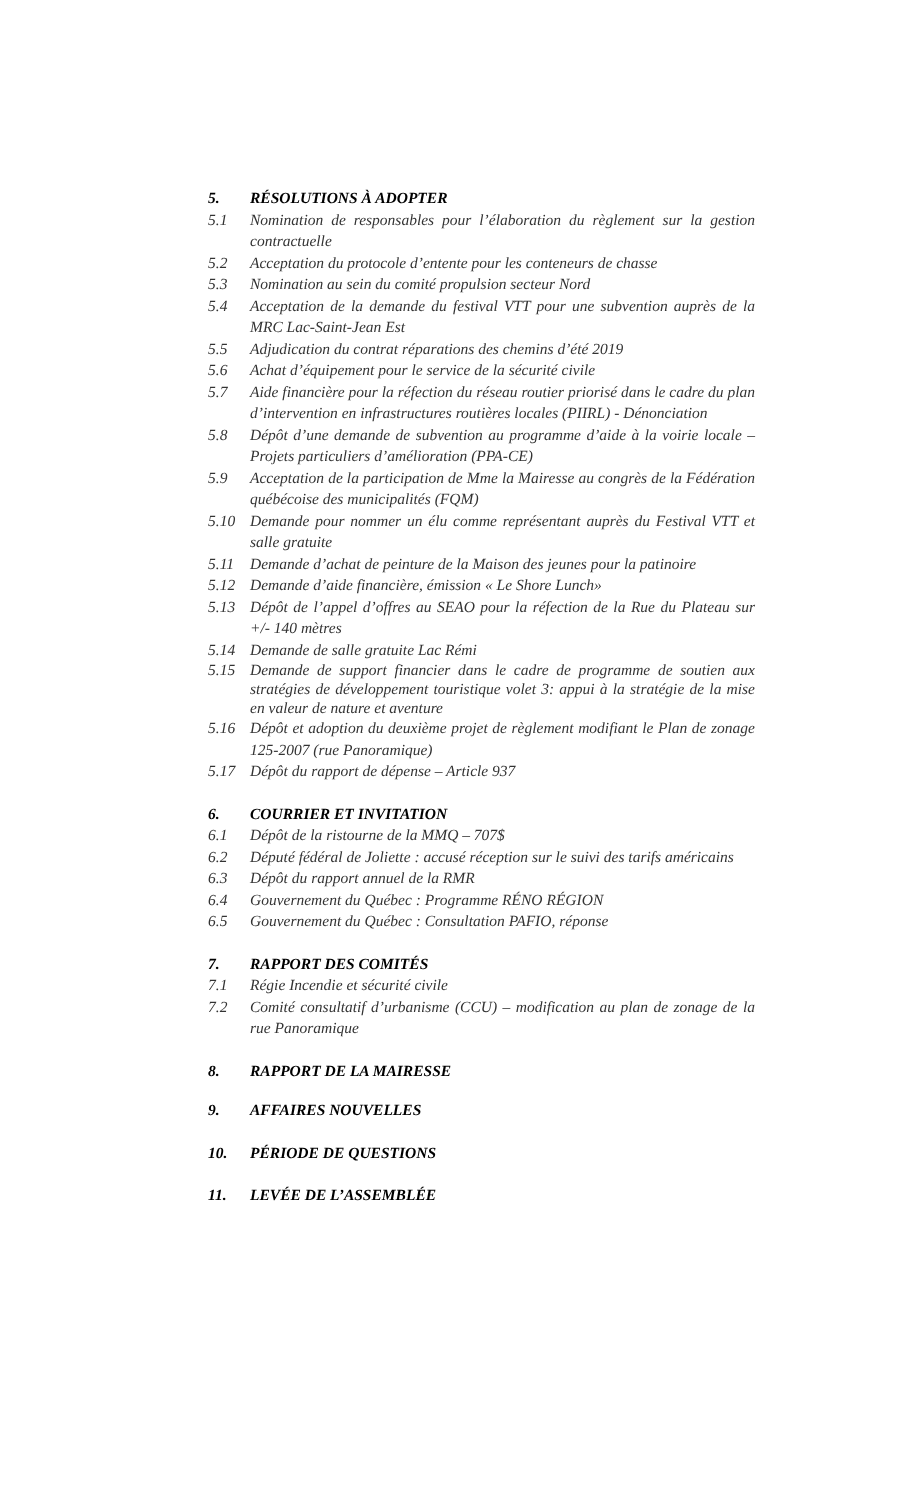5. RÉSOLUTIONS À ADOPTER
5.1 Nomination de responsables pour l’élaboration du règlement sur la gestion contractuelle
5.2 Acceptation du protocole d’entente pour les conteneurs de chasse
5.3 Nomination au sein du comité propulsion secteur Nord
5.4 Acceptation de la demande du festival VTT pour une subvention auprès de la MRC Lac-Saint-Jean Est
5.5 Adjudication du contrat réparations des chemins d’été 2019
5.6 Achat d’équipement pour le service de la sécurité civile
5.7 Aide financière pour la réfection du réseau routier priorisé dans le cadre du plan d’intervention en infrastructures routières locales (PIIRL) - Dénonciation
5.8 Dépôt d’une demande de subvention au programme d’aide à la voirie locale – Projets particuliers d’amélioration (PPA-CE)
5.9 Acceptation de la participation de Mme la Mairesse au congrès de la Fédération québécoise des municipalités (FQM)
5.10 Demande pour nommer un élu comme représentant auprès du Festival VTT et salle gratuite
5.11 Demande d’achat de peinture de la Maison des jeunes pour la patinoire
5.12 Demande d’aide financière, émission « Le Shore Lunch»
5.13 Dépôt de l’appel d’offres au SEAO pour la réfection de la Rue du Plateau sur +/- 140 mètres
5.14 Demande de salle gratuite Lac Rémi
5.15 Demande de support financier dans le cadre de programme de soutien aux stratégies de développement touristique volet 3: appui à la stratégie de la mise en valeur de nature et aventure
5.16 Dépôt et adoption du deuxième projet de règlement modifiant le Plan de zonage 125-2007 (rue Panoramique)
5.17 Dépôt du rapport de dépense – Article 937
6. COURRIER ET INVITATION
6.1 Dépôt de la ristourne de la MMQ – 707$
6.2 Député fédéral de Joliette : accusé réception sur le suivi des tarifs américains
6.3 Dépôt du rapport annuel de la RMR
6.4 Gouvernement du Québec : Programme RÉNO RÉGION
6.5 Gouvernement du Québec : Consultation PAFIO, réponse
7. RAPPORT DES COMITÉS
7.1 Régie Incendie et sécurité civile
7.2 Comité consultatif d’urbanisme (CCU) – modification au plan de zonage de la rue Panoramique
8. RAPPORT DE LA MAIRESSE
9. AFFAIRES NOUVELLES
10. PÉRIODE DE QUESTIONS
11. LEVÉE DE L’ASSEMBLÉE